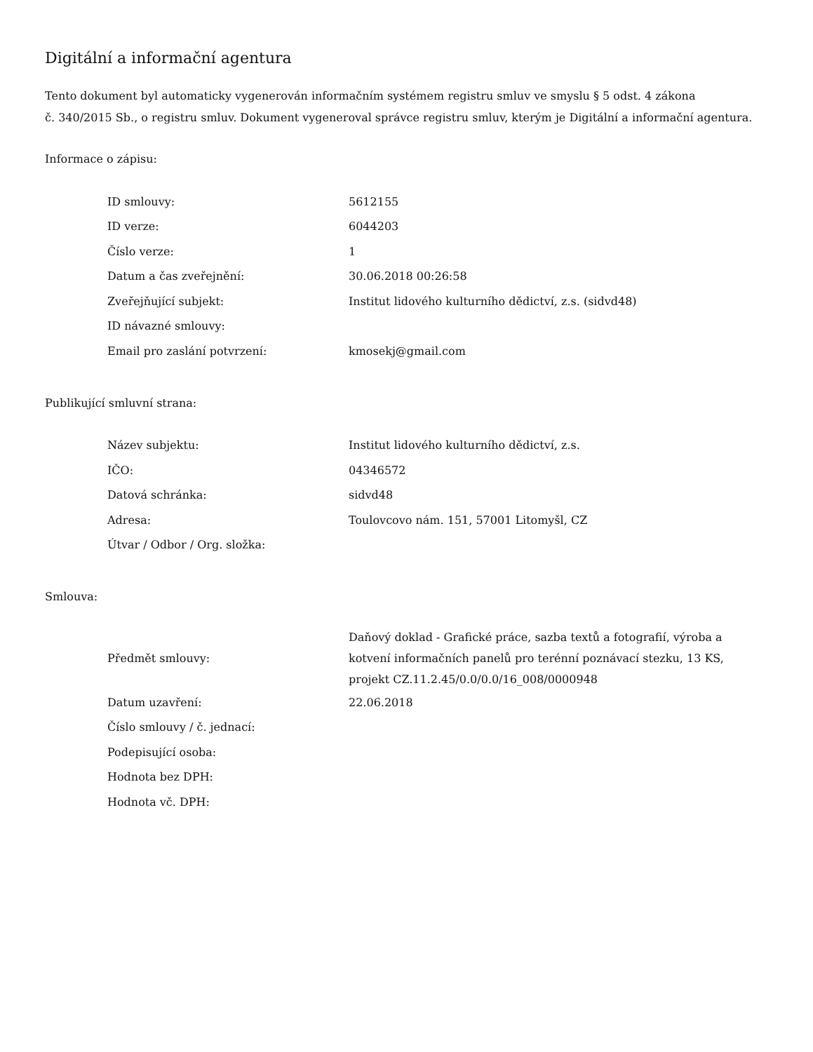Digitální a informační agentura
Tento dokument byl automaticky vygenerován informačním systémem registru smluv ve smyslu § 5 odst. 4 zákona
č. 340/2015 Sb., o registru smluv. Dokument vygeneroval správce registru smluv, kterým je Digitální a informační agentura.
Informace o zápisu:
| ID smlouvy: | 5612155 |
| ID verze: | 6044203 |
| Číslo verze: | 1 |
| Datum a čas zveřejnění: | 30.06.2018 00:26:58 |
| Zveřejňující subjekt: | Institut lidového kulturního dědictví, z.s. (sidvd48) |
| ID návazné smlouvy: | |
| Email pro zaslání potvrzení: | kmosekj@gmail.com |
Publikující smluvní strana:
| Název subjektu: | Institut lidového kulturního dědictví, z.s. |
| IČO: | 04346572 |
| Datová schránka: | sidvd48 |
| Adresa: | Toulovcovo nám. 151, 57001 Litomyšl, CZ |
| Útvar / Odbor / Org. složka: | |
Smlouva:
| Předmět smlouvy: | Daňový doklad - Grafické práce, sazba textů a fotografií, výroba a kotvení informačních panelů pro terénní poznávací stezku, 13 KS, projekt CZ.11.2.45/0.0/0.0/16_008/0000948 |
| Datum uzavření: | 22.06.2018 |
| Číslo smlouvy / č. jednací: | |
| Podepisující osoba: | |
| Hodnota bez DPH: | |
| Hodnota vč. DPH: | |